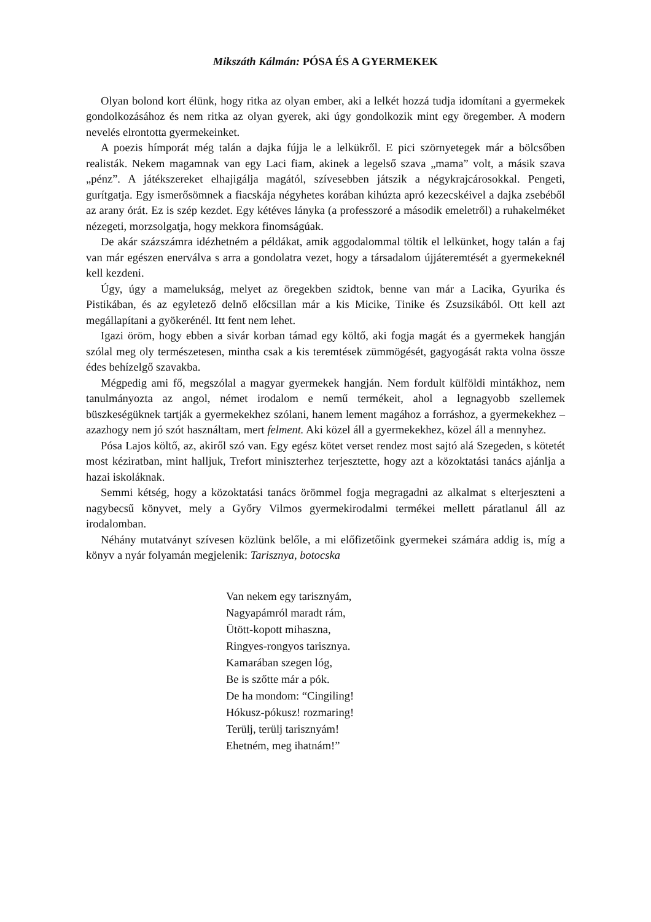Mikszáth Kálmán: PÓSA ÉS A GYERMEKEK
Olyan bolond kort élünk, hogy ritka az olyan ember, aki a lelkét hozzá tudja idomítani a gyermekek gondolkozásához és nem ritka az olyan gyerek, aki úgy gondolkozik mint egy öregember. A modern nevelés elrontotta gyermekeinket.
A poezis hímporát még talán a dajka fújja le a lelkükről. E pici szörnyetegek már a bölcsőben realisták. Nekem magamnak van egy Laci fiam, akinek a legelső szava „mama” volt, a másik szava „pénz”. A játékszereket elhajigálja magától, szívesebben játszik a négykrajcárosokkal. Pengeti, gurítgatja. Egy ismerősömnek a fiacskája négyhetes korában kihúzta apró kezecskéivel a dajka zsebéből az arany órát. Ez is szép kezdet. Egy kétéves lányka (a professzoré a második emeletről) a ruhakelméket nézegeti, morzsolgatja, hogy mekkora finomságúak.
De akár százszámra idézhetném a példákat, amik aggodalommal töltik el lelkünket, hogy talán a faj van már egészen enerválva s arra a gondolatra vezet, hogy a társadalom újjáteremtését a gyermekeknél kell kezdeni.
Úgy, úgy a mamelukság, melyet az öregekben szidtok, benne van már a Lacika, Gyurika és Pistikában, és az egyletező delnő előcsillan már a kis Micike, Tinike és Zsuzsikából. Ott kell azt megállapítani a gyökerénél. Itt fent nem lehet.
Igazi öröm, hogy ebben a sivár korban támad egy költő, aki fogja magát és a gyermekek hangján szólal meg oly természetesen, mintha csak a kis teremtések zümmögését, gagyogását rakta volna össze édes behízelgő szavakba.
Mégpedig ami fő, megszólal a magyar gyermekek hangján. Nem fordult külföldi mintákhoz, nem tanulmányozta az angol, német irodalom e nemű termékeit, ahol a legnagyobb szellemek büszkeségüknek tartják a gyermekekhez szólani, hanem lement magához a forráshoz, a gyermekekhez – azazhogy nem jó szót használtam, mert felment. Aki közel áll a gyermekekhez, közel áll a mennyhez.
Pósa Lajos költő, az, akiről szó van. Egy egész kötet verset rendez most sajtó alá Szegeden, s kötetét most kéziratban, mint halljuk, Trefort miniszterhez terjesztette, hogy azt a közoktatási tanács ajánlja a hazai iskoláknak.
Semmi kétség, hogy a közoktatási tanács örömmel fogja megragadni az alkalmat s elterjeszteni a nagybecsű könyvet, mely a Győry Vilmos gyermekirodalmi termékei mellett páratlanul áll az irodalomban.
Néhány mutatványt szívesen közlünk belőle, a mi előfizetőink gyermekei számára addig is, míg a könyv a nyár folyamán megjelenik: Tarisznya, botocska
Van nekem egy tarisznyám,
Nagyapámról maradt rám,
Ütött-kopott mihaszna,
Ringyes-rongyos tarisznya.
Kamarában szegen lóg,
Be is szőtte már a pók.
De ha mondom: “Cingiling!
Hókusz-pókusz! rozmaring!
Terülj, terülj tarisznyám!
Ehetném, meg ihatnám!”